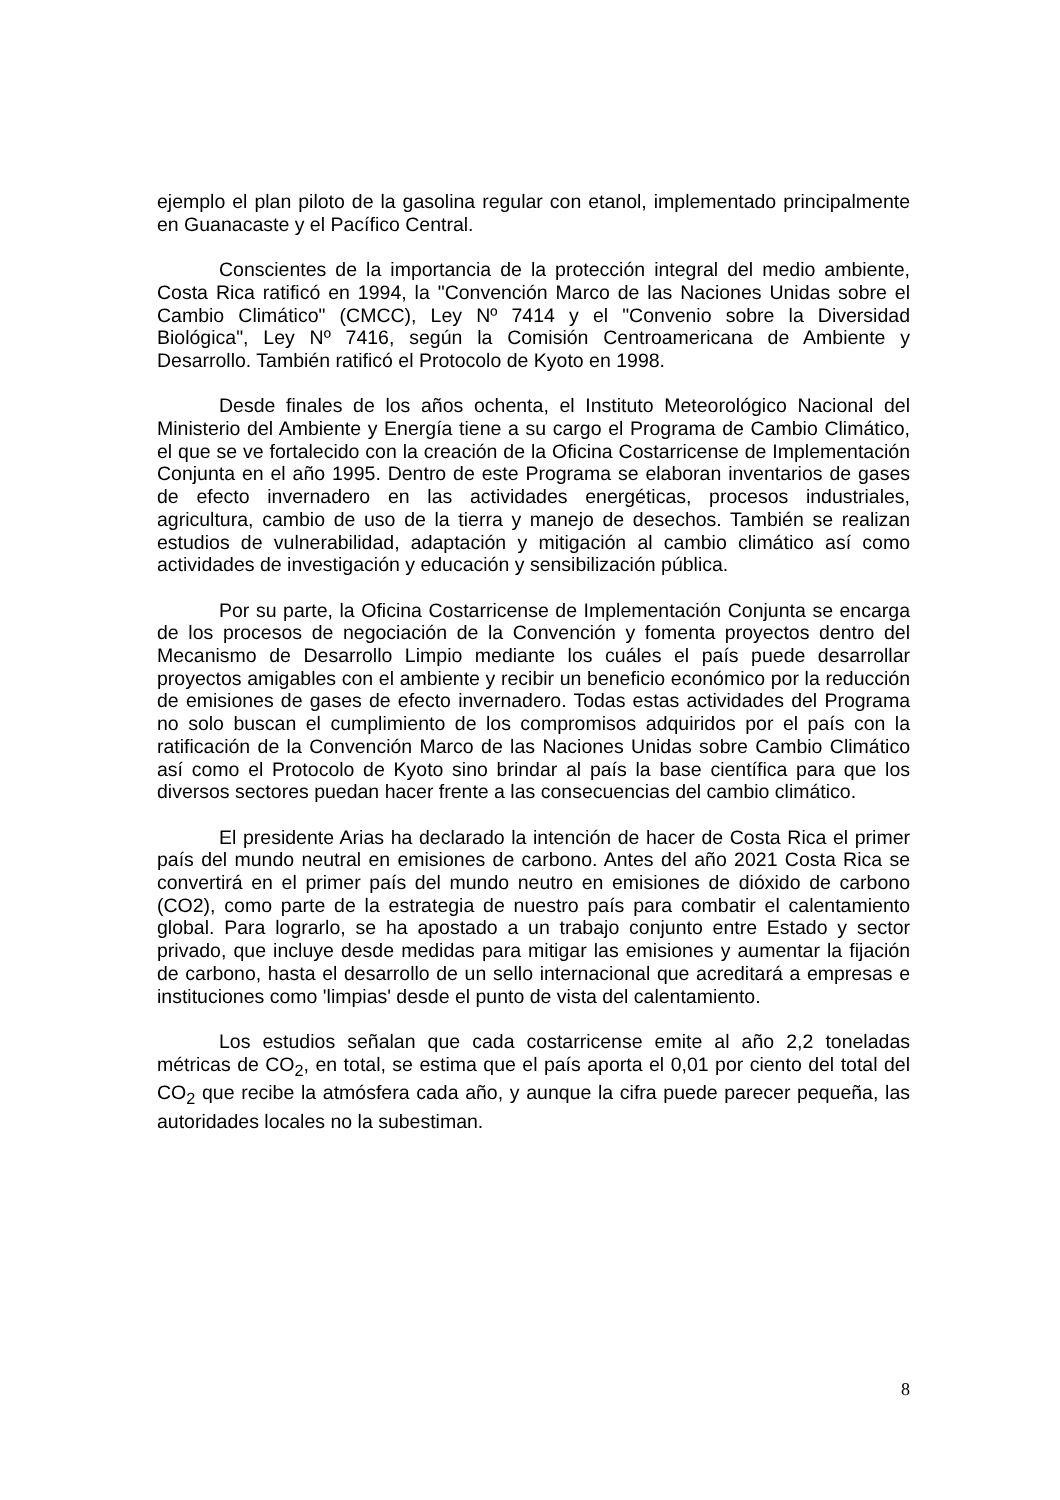ejemplo el plan piloto de la gasolina regular con etanol, implementado principalmente en Guanacaste y el Pacífico Central.
Conscientes de la importancia de la protección integral del medio ambiente, Costa Rica ratificó en 1994, la "Convención Marco de las Naciones Unidas sobre el Cambio Climático" (CMCC), Ley Nº 7414 y el "Convenio sobre la Diversidad Biológica", Ley Nº 7416, según la Comisión Centroamericana de Ambiente y Desarrollo. También ratificó el Protocolo de Kyoto en 1998.
Desde finales de los años ochenta, el Instituto Meteorológico Nacional del Ministerio del Ambiente y Energía tiene a su cargo el Programa de Cambio Climático, el que se ve fortalecido con la creación de la Oficina Costarricense de Implementación Conjunta en el año 1995. Dentro de este Programa se elaboran inventarios de gases de efecto invernadero en las actividades energéticas, procesos industriales, agricultura, cambio de uso de la tierra y manejo de desechos. También se realizan estudios de vulnerabilidad, adaptación y mitigación al cambio climático así como actividades de investigación y educación y sensibilización pública.
Por su parte, la Oficina Costarricense de Implementación Conjunta se encarga de los procesos de negociación de la Convención y fomenta proyectos dentro del Mecanismo de Desarrollo Limpio mediante los cuáles el país puede desarrollar proyectos amigables con el ambiente y recibir un beneficio económico por la reducción de emisiones de gases de efecto invernadero. Todas estas actividades del Programa no solo buscan el cumplimiento de los compromisos adquiridos por el país con la ratificación de la Convención Marco de las Naciones Unidas sobre Cambio Climático así como el Protocolo de Kyoto sino brindar al país la base científica para que los diversos sectores puedan hacer frente a las consecuencias del cambio climático.
El presidente Arias ha declarado la intención de hacer de Costa Rica el primer país del mundo neutral en emisiones de carbono. Antes del año 2021 Costa Rica se convertirá en el primer país del mundo neutro en emisiones de dióxido de carbono (CO2), como parte de la estrategia de nuestro país para combatir el calentamiento global. Para lograrlo, se ha apostado a un trabajo conjunto entre Estado y sector privado, que incluye desde medidas para mitigar las emisiones y aumentar la fijación de carbono, hasta el desarrollo de un sello internacional que acreditará a empresas e instituciones como 'limpias' desde el punto de vista del calentamiento.
Los estudios señalan que cada costarricense emite al año 2,2 toneladas métricas de CO<sub>2</sub>, en total, se estima que el país aporta el 0,01 por ciento del total del CO<sub>2</sub> que recibe la atmósfera cada año, y aunque la cifra puede parecer pequeña, las autoridades locales no la subestiman.
8